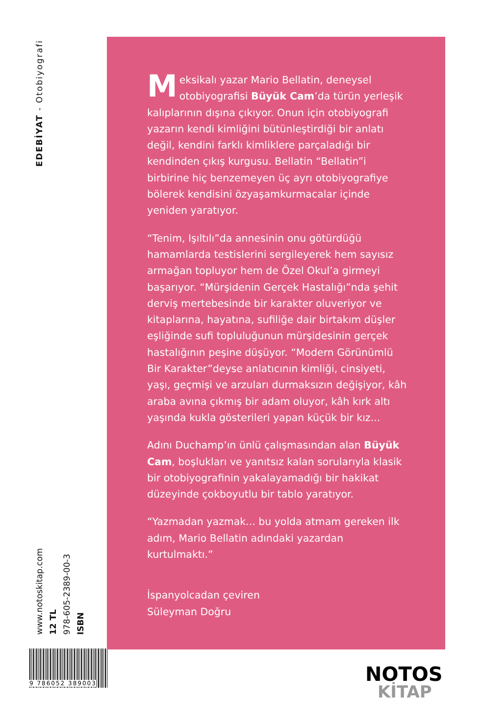EDEBİYAT - Otobiyografi
ISBN
978-605-2389-00-3
12 TL
www.notoskitap.com
Meksikalı yazar Mario Bellatin, deneysel otobiyografisi Büyük Cam’da türün yerleşik kalıplarının dışına çıkıyor. Onun için otobiyografi yazarın kendi kimliğini bütünleştirdiği bir anlatı değil, kendini farklı kimliklere parçaladığı bir kendinden çıkış kurgusu. Bellatin “Bellatin”i birbirine hiç benzemeyen üç ayrı otobiyografiye bölerek kendisini özyaşamkurmacalar içinde yeniden yaratıyor.
“Tenim, Işıltılı”da annesinin onu götürdüğü hamamlarda testislerini sergileyerek hem sayısız armağan topluyor hem de Özel Okul’a girmeyi başarıyor. “Mürşidenin Gerçek Hastalığı”nda şehit derviş mertebesinde bir karakter oluveriyor ve kitaplarına, hayatına, sufiliğe dair birtakım düşler eşliğinde sufi topluluğunun mürşidesinin gerçek hastalığının peşine düşüyor. “Modern Görünümlü Bir Karakter”deyse anlatıcının kimliği, cinsiyeti, yaşı, geçmişi ve arzuları durmaksızın değişiyor, kâh araba avına çıkmış bir adam oluyor, kâh kırk altı yaşında kukla gösterileri yapan küçük bir kız...
Adını Duchamp’ın ünlü çalışmasından alan Büyük Cam, boşlukları ve yanıtsız kalan sorularıyla klasik bir otobiyografinin yakalayamadığı bir hakikat düzeyinde çokboyutlu bir tablo yaratıyor.
“Yazmadan yazmak... bu yolda atmam gereken ilk adım, Mario Bellatin adındaki yazardan kurtulmaktı.”
İspanyolcadan çeviren
Süleyman Doğru
9 786052 389003
NOTOS
KİTAP